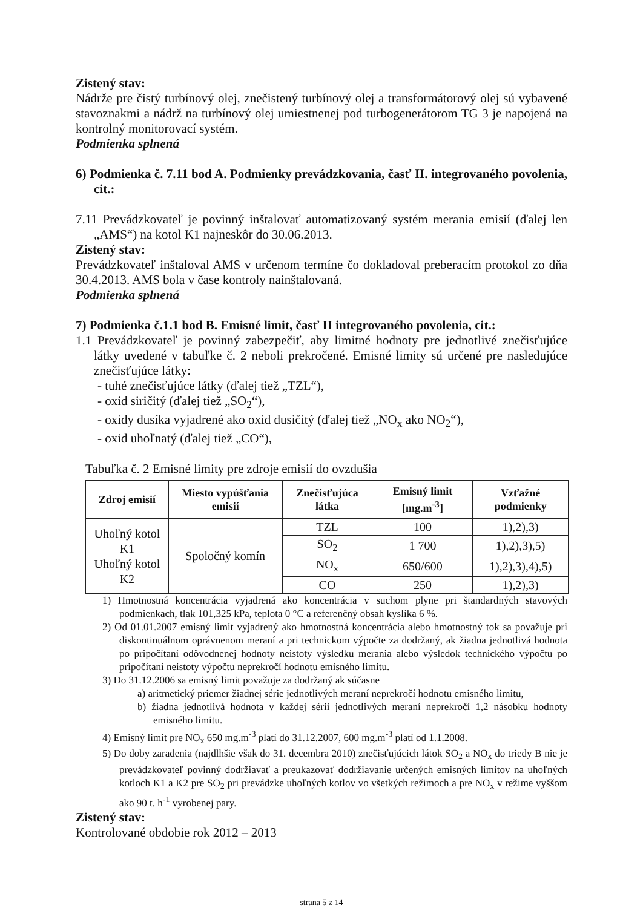Zistený stav:
Nádrže pre čistý turbínový olej, znečistený turbínový olej a transformátorový olej sú vybavené stavoznakmi a nádrž na turbínový olej umiestnenej pod turbogenerátorom TG 3 je napojená na kontrolný monitorovací systém.
Podmienka splnená
6) Podmienka č. 7.11 bod A. Podmienky prevádzkovania, časť II. integrovaného povolenia, cit.:
7.11 Prevádzkovateľ je povinný inštalovať automatizovaný systém merania emisií (ďalej len „AMS“) na kotol K1 najneskôr do 30.06.2013.
Zistený stav:
Prevádzkovateľ inštaloval AMS v určenom termíne čo dokladoval preberacím protokol zo dňa 30.4.2013. AMS bola v čase kontroly nainštalovaná.
Podmienka splnená
7) Podmienka č.1.1 bod B. Emisné limit, časť II integrovaného povolenia, cit.:
1.1 Prevádzkovateľ je povinný zabezpečiť, aby limitné hodnoty pre jednotlivé znečisťujúce látky uvedené v tabuľke č. 2 neboli prekročené. Emisné limity sú určené pre nasledujúce znečisťujúce látky:
- tuhé znečisťujúce látky (ďalej tiež „TZL“),
- oxid siričitý (ďalej tiež „SO<sub>2</sub>“),
- oxidy dusíka vyjadrené ako oxid dusičitý (ďalej tiež „NO<sub>x</sub> ako NO<sub>2</sub>“),
- oxid uhoľnatý (ďalej tiež „CO“),
Tabuľka č. 2 Emisné limity pre zdroje emisií do ovzdušia
| Zdroj emisií | Miesto vypúšťania emisií | Znečisťujúca látka | Emisný limit [mg.m<sup>-3</sup>] | Vzťažné podmienky |
| --- | --- | --- | --- | --- |
| Uhoľný kotol K1 Uhoľný kotol K2 | Spoločný komín | TZL | 100 | 1),2),3) |
| | | SO<sub>2</sub> | 1 700 | 1),2),3),5) |
| | | NO<sub>x</sub> | 650/600 | 1),2),3),4),5) |
| | | CO | 250 | 1),2),3) |
1) Hmotnostná koncentrácia vyjadrená ako koncentrácia v suchom plyne pri štandardných stavových podmienkach, tlak 101,325 kPa, teplota 0 °C a referenčný obsah kyslíka 6 %.
2) Od 01.01.2007 emisný limit vyjadrený ako hmotnostná koncentrácia alebo hmotnostný tok sa považuje pri diskontinuálnom oprávnenom meraní a pri technickom výpočte za dodržaný, ak žiadna jednotlivá hodnota po pripočítaní odôvodnenej hodnoty neistoty výsledku merania alebo výsledok technického výpočtu po pripočítaní neistoty výpočtu neprekročí hodnotu emisného limitu.
3) Do 31.12.2006 sa emisný limit považuje za dodržaný ak súčasne
a) aritmetický priemer žiadnej série jednotlivých meraní neprekročí hodnotu emisného limitu,
b) žiadna jednotlivá hodnota v každej sérii jednotlivých meraní neprekročí 1,2 násobku hodnoty emisného limitu.
4) Emisný limit pre NO<sub>x</sub> 650 mg.m<sup>-3</sup> platí do 31.12.2007, 600 mg.m<sup>-3</sup> platí od 1.1.2008.
5) Do doby zaradenia (najdlhšie však do 31. decembra 2010) znečisťujúcich látok SO<sub>2</sub> a NO<sub>x</sub> do triedy B nie je prevádzkovateľ povinný dodržiavať a preukazovať dodržiavanie určených emisných limitov na uhoľných kotloch K1 a K2 pre SO<sub>2</sub> pri prevádzke uhoľných kotlov vo všetkých režimoch a pre NO<sub>x</sub> v režime vyššom ako 90 t. h<sup>-1</sup> vyrobenej pary.
Zistený stav:
Kontrolované obdobie rok 2012 – 2013
strana 5 z 14